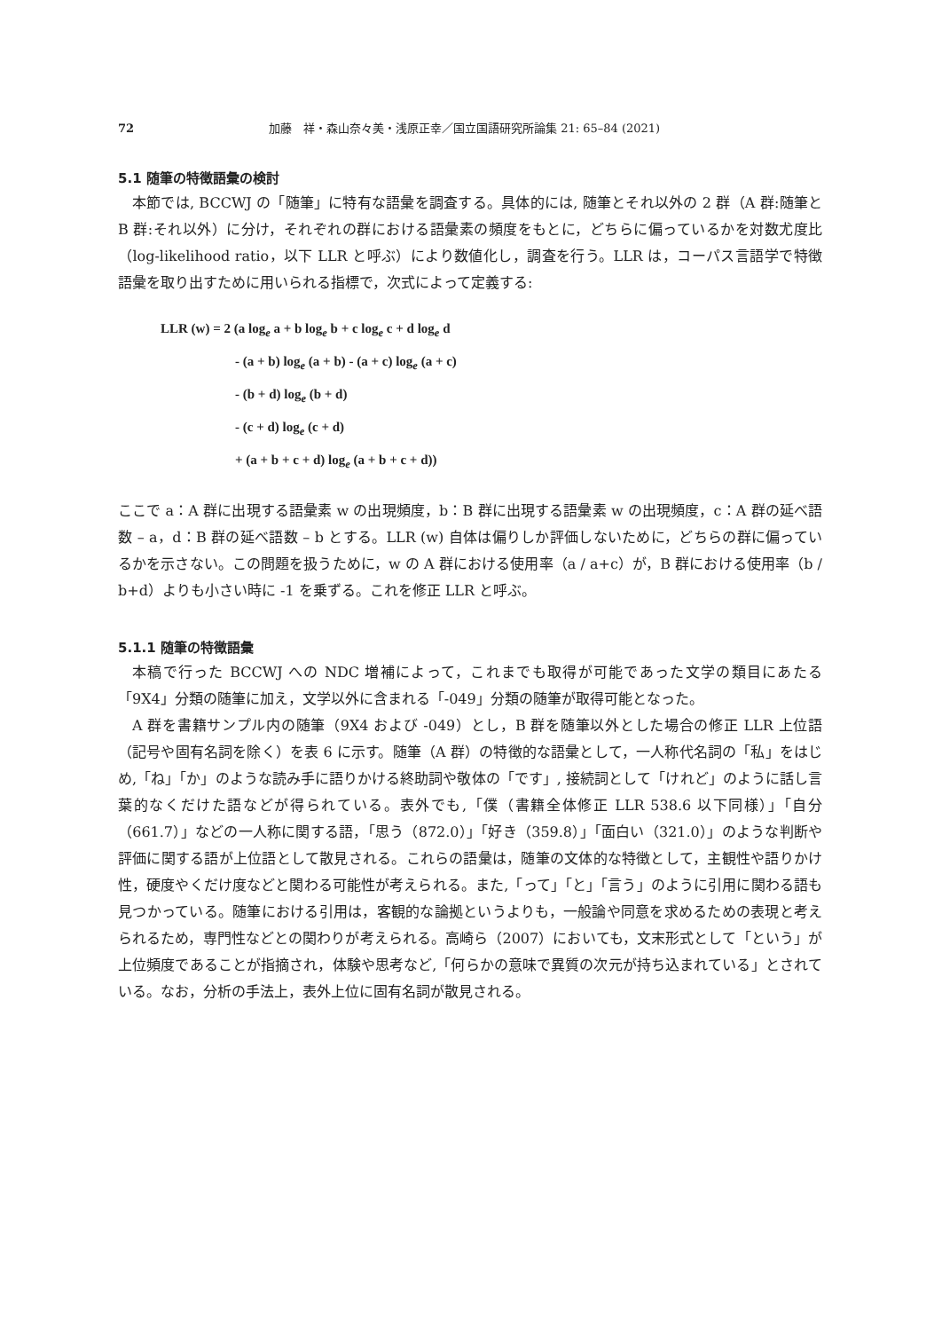72 加藤　祥・森山奈々美・浅原正幸／国立国語研究所論集 21: 65–84 (2021)
5.1 随筆の特徴語彙の検討
本節では, BCCWJ の「随筆」に特有な語彙を調査する。具体的には, 随筆とそれ以外の 2 群（A 群:随筆と B 群:それ以外）に分け，それぞれの群における語彙素の頻度をもとに，どちらに偏っているかを対数尤度比（log-likelihood ratio，以下 LLR と呼ぶ）により数値化し，調査を行う。LLR は，コーパス言語学で特徴語彙を取り出すために用いられる指標で，次式によって定義する:
LLR (w) = 2 (a log<sub>e</sub> a + b log<sub>e</sub> b + c log<sub>e</sub> c + d log<sub>e</sub> d
- (a + b) log<sub>e</sub> (a + b) - (a + c) log<sub>e</sub> (a + c)
- (b + d) log<sub>e</sub> (b + d)
- (c + d) log<sub>e</sub> (c + d)
+ (a + b + c + d) log<sub>e</sub> (a + b + c + d))
ここで a：A 群に出現する語彙素 w の出現頻度，b：B 群に出現する語彙素 w の出現頻度，c：A 群の延べ語数 – a，d：B 群の延べ語数 – b とする。LLR (w) 自体は偏りしか評価しないために，どちらの群に偏っているかを示さない。この問題を扱うために，w の A 群における使用率（a / a+c）が，B 群における使用率（b / b+d）よりも小さい時に -1 を乗ずる。これを修正 LLR と呼ぶ。
5.1.1 随筆の特徴語彙
本稿で行った BCCWJ への NDC 増補によって，これまでも取得が可能であった文学の類目にあたる「9X4」分類の随筆に加え，文学以外に含まれる「-049」分類の随筆が取得可能となった。
A 群を書籍サンプル内の随筆（9X4 および -049）とし，B 群を随筆以外とした場合の修正 LLR 上位語（記号や固有名詞を除く）を表 6 に示す。随筆（A 群）の特徴的な語彙として，一人称代名詞の「私」をはじめ,「ね」「か」のような読み手に語りかける終助詞や敬体の「です」, 接続詞として「けれど」のように話し言葉的なくだけた語などが得られている。表外でも,「僕（書籍全体修正 LLR 538.6 以下同様）」「自分（661.7）」などの一人称に関する語，「思う（872.0）」「好き（359.8）」「面白い（321.0）」のような判断や評価に関する語が上位語として散見される。これらの語彙は，随筆の文体的な特徴として，主観性や語りかけ性，硬度やくだけ度などと関わる可能性が考えられる。また,「って」「と」「言う」のように引用に関わる語も見つかっている。随筆における引用は，客観的な論拠というよりも，一般論や同意を求めるための表現と考えられるため，専門性などとの関わりが考えられる。高崎ら（2007）においても，文末形式として「という」が上位頻度であることが指摘され，体験や思考など,「何らかの意味で異質の次元が持ち込まれている」とされている。なお，分析の手法上，表外上位に固有名詞が散見される。